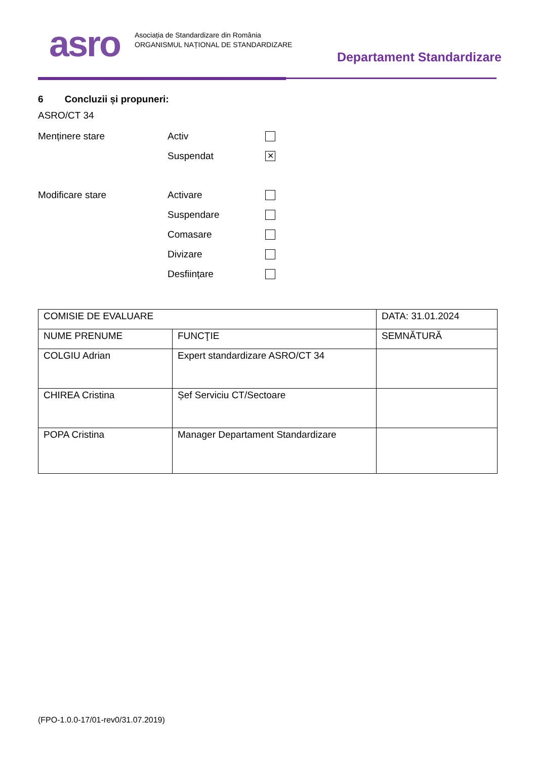asro
Asociația de Standardizare din România
ORGANISMUL NAȚIONAL DE STANDARDIZARE
Departament Standardizare
6 Concluzii și propuneri:
ASRO/CT 34
Menținere stare Activ
Suspendat ✕
Modificare stare Activare
Suspendare
Comasare
Divizare
Desființare
| COMISIE DE EVALUARE | | DATA: 31.01.2024 |
| NUME PRENUME | FUNCŢIE | SEMNĂTURĂ |
| COLGIU Adrian | Expert standardizare ASRO/CT 34 | |
| CHIREA Cristina | Șef Serviciu CT/Sectoare | |
| POPA Cristina | Manager Departament Standardizare | |
(FPO-1.0.0-17/01-rev0/31.07.2019)